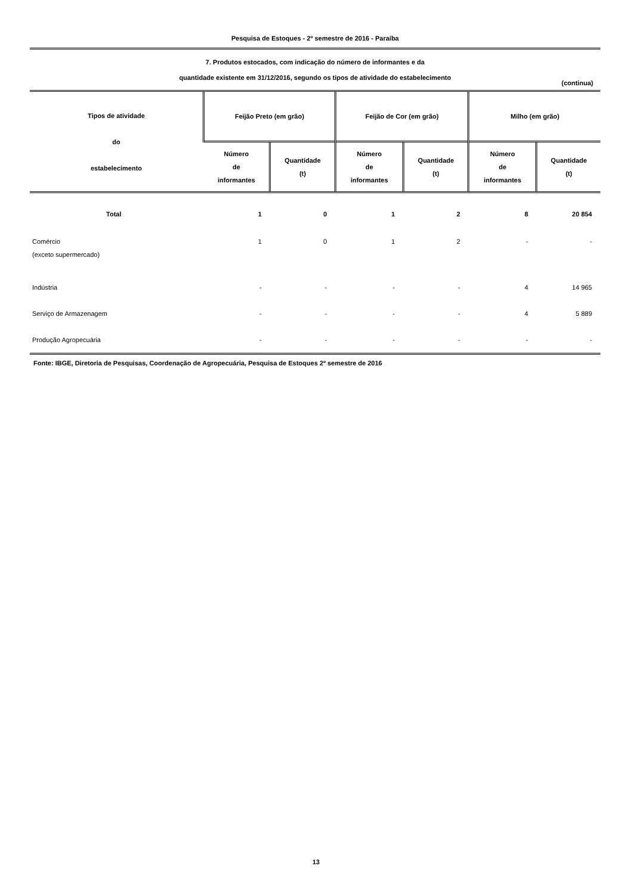Pesquisa de Estoques - 2º semestre de 2016 - Paraíba
7. Produtos estocados, com indicação do número de informantes e da
quantidade existente em 31/12/2016, segundo os tipos de atividade do estabelecimento
(continua)
| Tipos de atividade do estabelecimento | Feijão Preto (em grão) | | Feijão de Cor (em grão) | | Milho (em grão) | |
| --- | --- | --- | --- | --- | --- | --- |
| | Número de informantes | Quantidade (t) | Número de informantes | Quantidade (t) | Número de informantes | Quantidade (t) |
| Total | 1 | 0 | 1 | 2 | 8 | 20 854 |
| Comércio (exceto supermercado) | 1 | 0 | 1 | 2 | - | - |
| Indústria | - | - | - | - | 4 | 14 965 |
| Serviço de Armazenagem | - | - | - | - | 4 | 5 889 |
| Produção Agropecuária | - | - | - | - | - | - |
Fonte: IBGE, Diretoria de Pesquisas, Coordenação de Agropecuária, Pesquisa de Estoques 2º semestre de 2016
13